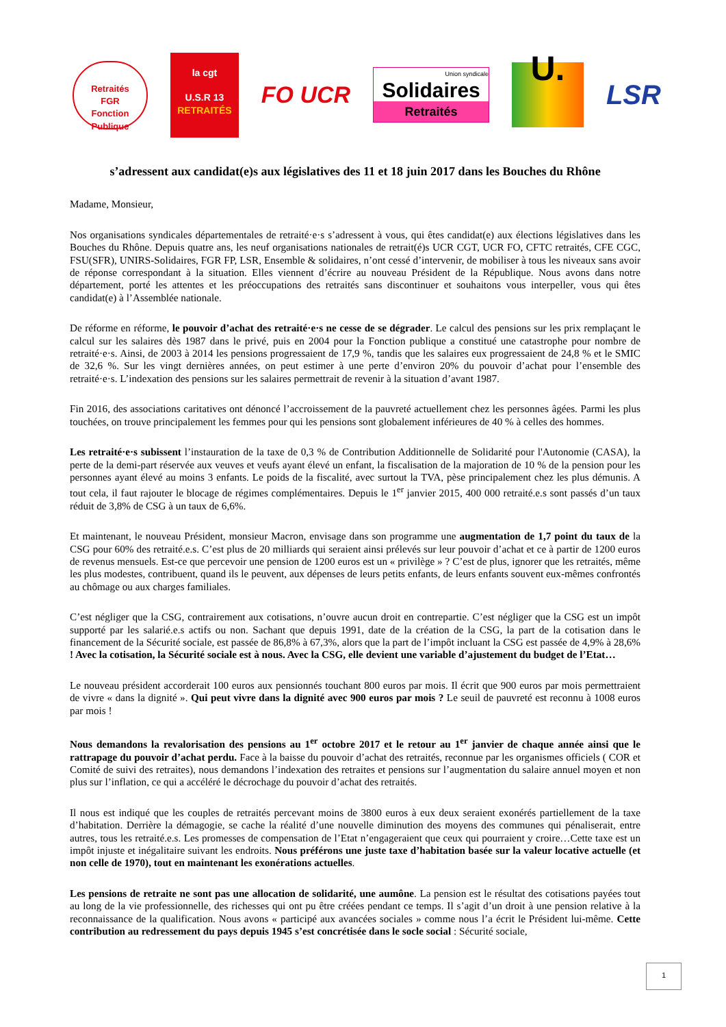Retraités
FGR
Fonction Publique
la cgt
U.S.R 13
RETRAITÉS
FO UCR
Union syndicale
Solidaires
Retraités
U.
LSR
s’adressent aux candidat(e)s aux législatives des 11 et 18 juin 2017 dans les Bouches du Rhône
Madame, Monsieur,
Nos organisations syndicales départementales de retraité·e·s s’adressent à vous, qui êtes candidat(e) aux élections législatives dans les Bouches du Rhône. Depuis quatre ans, les neuf organisations nationales de retrait(é)s UCR CGT, UCR FO, CFTC retraités, CFE CGC, FSU(SFR), UNIRS-Solidaires, FGR FP, LSR, Ensemble & solidaires, n’ont cessé d’intervenir, de mobiliser à tous les niveaux sans avoir de réponse correspondant à la situation. Elles viennent d’écrire au nouveau Président de la République. Nous avons dans notre département, porté les attentes et les préoccupations des retraités sans discontinuer et souhaitons vous interpeller, vous qui êtes candidat(e) à l’Assemblée nationale.
De réforme en réforme, le pouvoir d’achat des retraité·e·s ne cesse de se dégrader. Le calcul des pensions sur les prix remplaçant le calcul sur les salaires dès 1987 dans le privé, puis en 2004 pour la Fonction publique a constitué une catastrophe pour nombre de retraité·e·s. Ainsi, de 2003 à 2014 les pensions progressaient de 17,9 %, tandis que les salaires eux progressaient de 24,8 % et le SMIC de 32,6 %. Sur les vingt dernières années, on peut estimer à une perte d’environ 20% du pouvoir d’achat pour l’ensemble des retraité·e·s. L’indexation des pensions sur les salaires permettrait de revenir à la situation d’avant 1987.
Fin 2016, des associations caritatives ont dénoncé l’accroissement de la pauvreté actuellement chez les personnes âgées. Parmi les plus touchées, on trouve principalement les femmes pour qui les pensions sont globalement inférieures de 40 % à celles des hommes.
Les retraité·e·s subissent l’instauration de la taxe de 0,3 % de Contribution Additionnelle de Solidarité pour l'Autonomie (CASA), la perte de la demi-part réservée aux veuves et veufs ayant élevé un enfant, la fiscalisation de la majoration de 10 % de la pension pour les personnes ayant élevé au moins 3 enfants. Le poids de la fiscalité, avec surtout la TVA, pèse principalement chez les plus démunis. A tout cela, il faut rajouter le blocage de régimes complémentaires. Depuis le 1<sup>er</sup> janvier 2015, 400 000 retraité.e.s sont passés d’un taux réduit de 3,8% de CSG à un taux de 6,6%.
Et maintenant, le nouveau Président, monsieur Macron, envisage dans son programme une augmentation de 1,7 point du taux de la CSG pour 60% des retraité.e.s. C’est plus de 20 milliards qui seraient ainsi prélevés sur leur pouvoir d’achat et ce à partir de 1200 euros de revenus mensuels. Est-ce que percevoir une pension de 1200 euros est un « privilège » ? C’est de plus, ignorer que les retraités, même les plus modestes, contribuent, quand ils le peuvent, aux dépenses de leurs petits enfants, de leurs enfants souvent eux-mêmes confrontés au chômage ou aux charges familiales.
C’est négliger que la CSG, contrairement aux cotisations, n’ouvre aucun droit en contrepartie. C’est négliger que la CSG est un impôt supporté par les salarié.e.s actifs ou non. Sachant que depuis 1991, date de la création de la CSG, la part de la cotisation dans le financement de la Sécurité sociale, est passée de 86,8% à 67,3%, alors que la part de l’impôt incluant la CSG est passée de 4,9% à 28,6% ! Avec la cotisation, la Sécurité sociale est à nous. Avec la CSG, elle devient une variable d’ajustement du budget de l’Etat…
Le nouveau président accorderait 100 euros aux pensionnés touchant 800 euros par mois. Il écrit que 900 euros par mois permettraient de vivre « dans la dignité ». Qui peut vivre dans la dignité avec 900 euros par mois ? Le seuil de pauvreté est reconnu à 1008 euros par mois !
Nous demandons la revalorisation des pensions au 1<sup>er</sup> octobre 2017 et le retour au 1<sup>er</sup> janvier de chaque année ainsi que le rattrapage du pouvoir d’achat perdu. Face à la baisse du pouvoir d’achat des retraités, reconnue par les organismes officiels ( COR et Comité de suivi des retraites), nous demandons l’indexation des retraites et pensions sur l’augmentation du salaire annuel moyen et non plus sur l’inflation, ce qui a accéléré le décrochage du pouvoir d’achat des retraités.
Il nous est indiqué que les couples de retraités percevant moins de 3800 euros à eux deux seraient exonérés partiellement de la taxe d’habitation. Derrière la démagogie, se cache la réalité d’une nouvelle diminution des moyens des communes qui pénaliserait, entre autres, tous les retraité.e.s. Les promesses de compensation de l’Etat n’engageraient que ceux qui pourraient y croire…Cette taxe est un impôt injuste et inégalitaire suivant les endroits. Nous préférons une juste taxe d’habitation basée sur la valeur locative actuelle (et non celle de 1970), tout en maintenant les exonérations actuelles.
Les pensions de retraite ne sont pas une allocation de solidarité, une aumône. La pension est le résultat des cotisations payées tout au long de la vie professionnelle, des richesses qui ont pu être créées pendant ce temps. Il s’agit d’un droit à une pension relative à la reconnaissance de la qualification. Nous avons « participé aux avancées sociales » comme nous l’a écrit le Président lui-même. Cette contribution au redressement du pays depuis 1945 s’est concrétisée dans le socle social : Sécurité sociale,
1